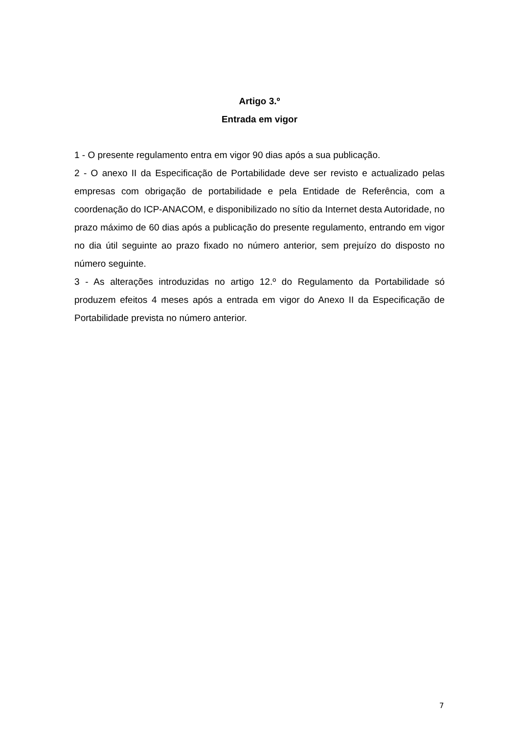Artigo 3.º
Entrada em vigor
1 - O presente regulamento entra em vigor 90 dias após a sua publicação.
2 - O anexo II da Especificação de Portabilidade deve ser revisto e actualizado pelas empresas com obrigação de portabilidade e pela Entidade de Referência, com a coordenação do ICP-ANACOM, e disponibilizado no sítio da Internet desta Autoridade, no prazo máximo de 60 dias após a publicação do presente regulamento, entrando em vigor no dia útil seguinte ao prazo fixado no número anterior, sem prejuízo do disposto no número seguinte.
3 - As alterações introduzidas no artigo 12.º do Regulamento da Portabilidade só produzem efeitos 4 meses após a entrada em vigor do Anexo II da Especificação de Portabilidade prevista no número anterior.
7